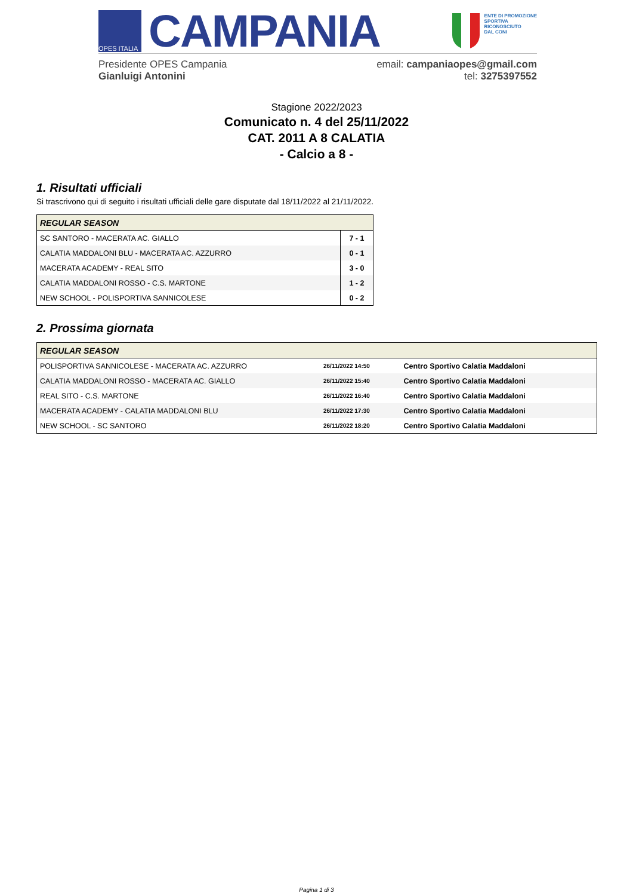OPES ITALIA
CAMPANIA
ENTE DI PROMOZIONE
SPORTIVA
RICONOSCIUTO
DAL CONI
Presidente OPES Campania
Gianluigi Antonini
email: campaniaopes@gmail.com
tel: 3275397552
Stagione 2022/2023
Comunicato n. 4 del 25/11/2022
CAT. 2011 A 8 CALATIA
- Calcio a 8 -
1. Risultati ufficiali
Si trascrivono qui di seguito i risultati ufficiali delle gare disputate dal 18/11/2022 al 21/11/2022.
| REGULAR SEASON | |
| --- | --- |
| SC SANTORO - MACERATA AC. GIALLO | 7 - 1 |
| CALATIA MADDALONI BLU - MACERATA AC. AZZURRO | 0 - 1 |
| MACERATA ACADEMY - REAL SITO | 3 - 0 |
| CALATIA MADDALONI ROSSO - C.S. MARTONE | 1 - 2 |
| NEW SCHOOL - POLISPORTIVA SANNICOLESE | 0 - 2 |
2. Prossima giornata
| REGULAR SEASON | | |
| --- | --- | --- |
| POLISPORTIVA SANNICOLESE - MACERATA AC. AZZURRO | 26/11/2022 14:50 | Centro Sportivo Calatia Maddaloni |
| CALATIA MADDALONI ROSSO - MACERATA AC. GIALLO | 26/11/2022 15:40 | Centro Sportivo Calatia Maddaloni |
| REAL SITO - C.S. MARTONE | 26/11/2022 16:40 | Centro Sportivo Calatia Maddaloni |
| MACERATA ACADEMY - CALATIA MADDALONI BLU | 26/11/2022 17:30 | Centro Sportivo Calatia Maddaloni |
| NEW SCHOOL - SC SANTORO | 26/11/2022 18:20 | Centro Sportivo Calatia Maddaloni |
Pagina 1 di 3